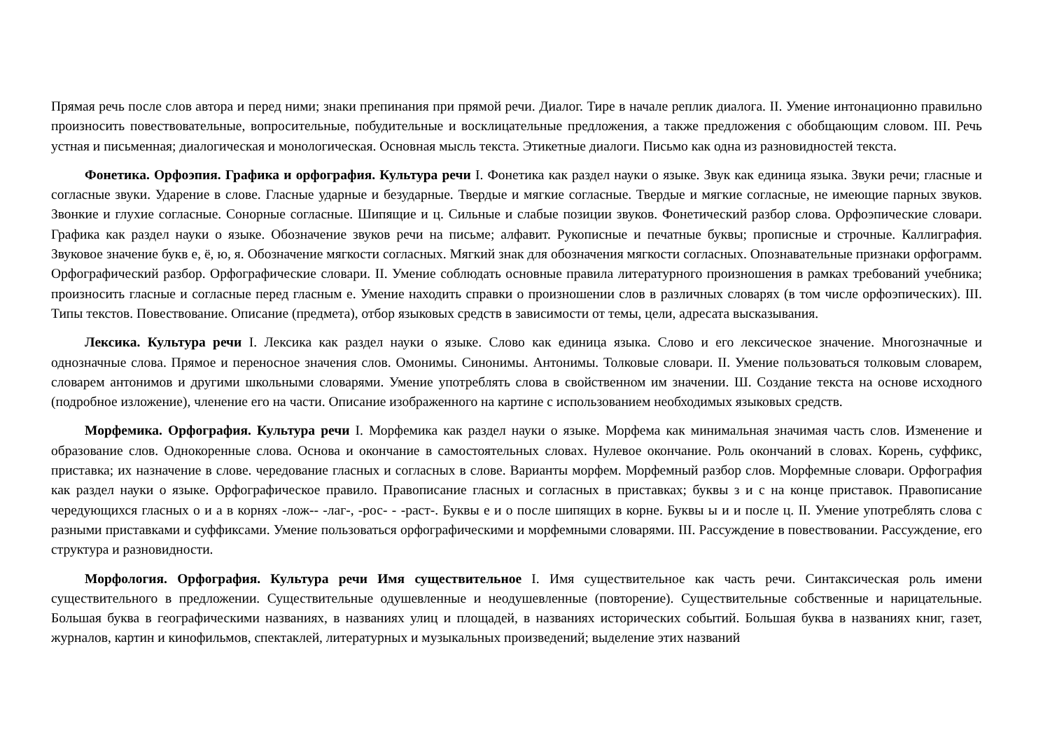Прямая речь после слов автора и перед ними; знаки препинания при прямой речи. Диалог. Тире в начале реплик диалога. II. Умение интонационно правильно произносить повествовательные, вопросительные, побудительные и восклицательные предложения, а также предложения с обобщающим словом. III. Речь устная и письменная; диалогическая и монологическая. Основная мысль текста. Этикетные диалоги. Письмо как одна из разновидностей текста.
Фонетика. Орфоэпия. Графика и орфография. Культура речи I. Фонетика как раздел науки о языке. Звук как единица языка. Звуки речи; гласные и согласные звуки. Ударение в слове. Гласные ударные и безударные. Твердые и мягкие согласные. Твердые и мягкие согласные, не имеющие парных звуков. Звонкие и глухие согласные. Сонорные согласные. Шипящие и ц. Сильные и слабые позиции звуков. Фонетический разбор слова. Орфоэпические словари. Графика как раздел науки о языке. Обозначение звуков речи на письме; алфавит. Рукописные и печатные буквы; прописные и строчные. Каллиграфия. Звуковое значение букв е, ё, ю, я. Обозначение мягкости согласных. Мягкий знак для обозначения мягкости согласных. Опознавательные признаки орфограмм. Орфографический разбор. Орфографические словари. II. Умение соблюдать основные правила литературного произношения в рамках требований учебника; произносить гласные и согласные перед гласным е. Умение находить справки о произношении слов в различных словарях (в том числе орфоэпических). III. Типы текстов. Повествование. Описание (предмета), отбор языковых средств в зависимости от темы, цели, адресата высказывания.
Лексика. Культура речи I. Лексика как раздел науки о языке. Слово как единица языка. Слово и его лексическое значение. Многозначные и однозначные слова. Прямое и переносное значения слов. Омонимы. Синонимы. Антонимы. Толковые словари. II. Умение пользоваться толковым словарем, словарем антонимов и другими школьными словарями. Умение употреблять слова в свойственном им значении. Ш. Создание текста на основе исходного (подробное изложение), членение его на части. Описание изображенного на картине с использованием необходимых языковых средств.
Морфемика. Орфография. Культура речи I. Морфемика как раздел науки о языке. Морфема как минимальная значимая часть слов. Изменение и образование слов. Однокоренные слова. Основа и окончание в самостоятельных словах. Нулевое окончание. Роль окончаний в словах. Корень, суффикс, приставка; их назначение в слове. чередование гласных и согласных в слове. Варианты морфем. Морфемный разбор слов. Морфемные словари. Орфография как раздел науки о языке. Орфографическое правило. Правописание гласных и согласных в приставках; буквы з и с на конце приставок. Правописание чередующихся гласных о и а в корнях -лож-- -лаг-, -рос- - -раст-. Буквы е и о после шипящих в корне. Буквы ы и и после ц. II. Умение употреблять слова с разными приставками и суффиксами. Умение пользоваться орфографическими и морфемными словарями. III. Рассуждение в повествовании. Рассуждение, его структура и разновидности.
Морфология. Орфография. Культура речи Имя существительное I. Имя существительное как часть речи. Синтаксическая роль имени существительного в предложении. Существительные одушевленные и неодушевленные (повторение). Существительные собственные и нарицательные. Большая буква в географическими названиях, в названиях улиц и площадей, в названиях исторических событий. Большая буква в названиях книг, газет, журналов, картин и кинофильмов, спектаклей, литературных и музыкальных произведений; выделение этих названий